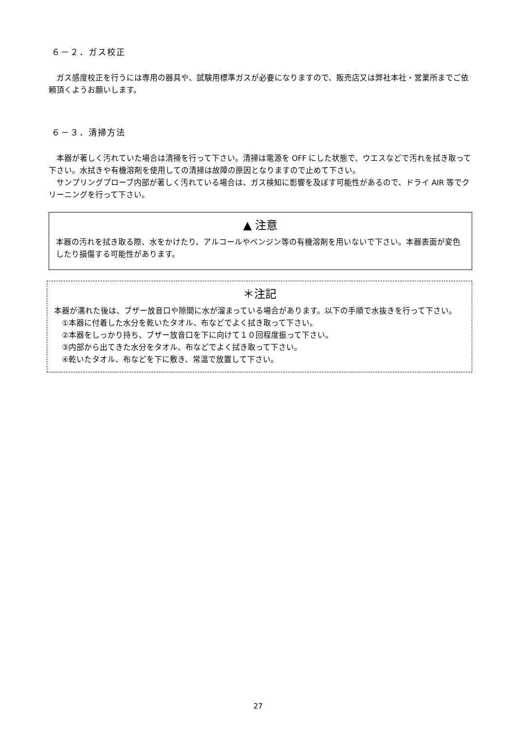６－２．ガス校正
ガス感度校正を行うには専用の器具や、試験用標準ガスが必要になりますので、販売店又は弊社本社・営業所までご依頼頂くようお願いします。
６－３．清掃方法
本器が著しく汚れていた場合は清掃を行って下さい。清掃は電源を OFF にした状態で、ウエスなどで汚れを拭き取って下さい。水拭きや有機溶剤を使用しての清掃は故障の原因となりますので止めて下さい。
サンプリングプローブ内部が著しく汚れている場合は、ガス検知に影響を及ぼす可能性があるので、ドライ AIR 等でクリーニングを行って下さい。
▲ 注意
本器の汚れを拭き取る際、水をかけたり、アルコールやベンジン等の有機溶剤を用いないで下さい。本器表面が変色したり損傷する可能性があります。
＊注記
本器が濡れた後は、ブザー放音口や隙間に水が溜まっている場合があります。以下の手順で水抜きを行って下さい。
①本器に付着した水分を乾いたタオル、布などでよく拭き取って下さい。
②本器をしっかり持ち、ブザー放音口を下に向けて１０回程度振って下さい。
③内部から出てきた水分をタオル、布などでよく拭き取って下さい。
④乾いたタオル、布などを下に敷き、常温で放置して下さい。
27